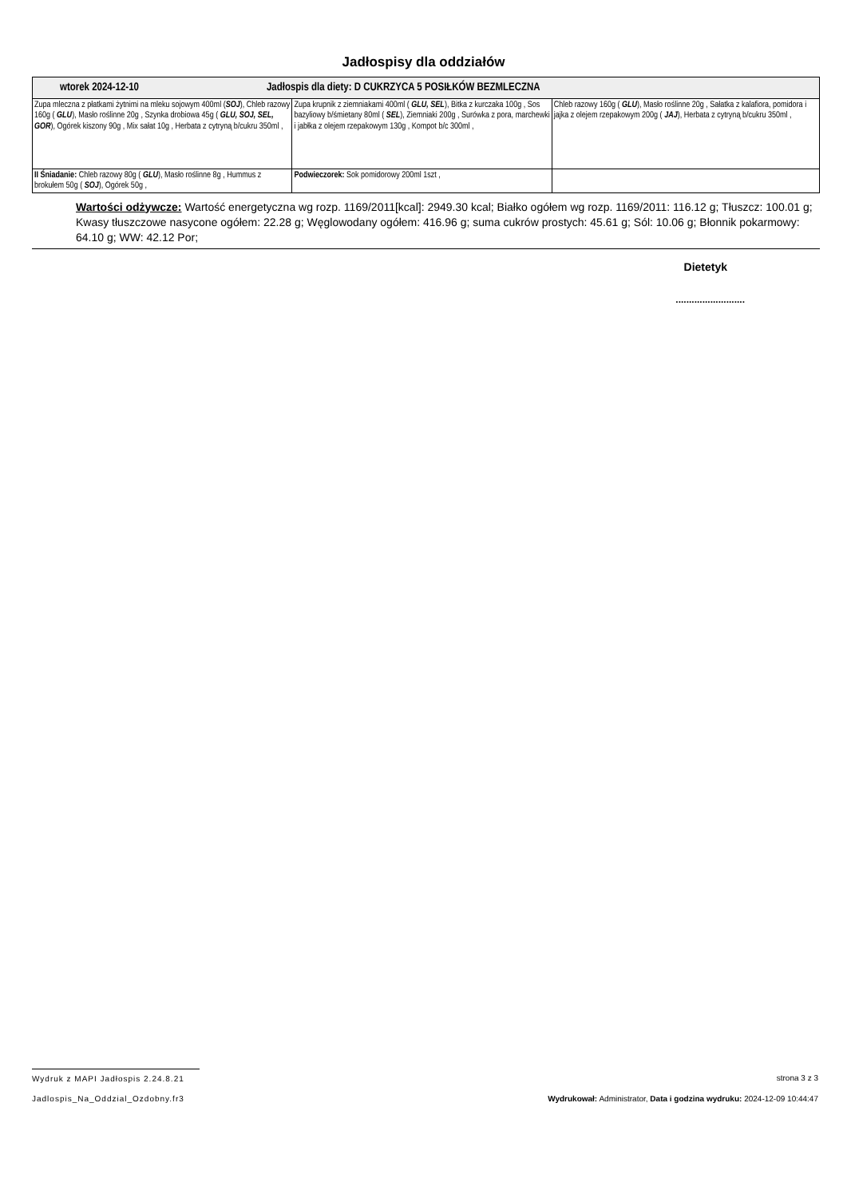Jadłospisy dla oddziałów
| wtorek 2024-12-10 Jadłospis dla diety: D CUKRZYCA 5 POSIŁKÓW BEZMLECZNA | | |
| Zupa mleczna z płatkami żytnimi na mleku sojowym 400ml ( SOJ ), Chleb razowy 160g ( GLU ), Masło roślinne 20g , Szynka drobiowa 45g ( GLU, SOJ, SEL, GOR ), Ogórek kiszony 90g , Mix sałat 10g , Herbata z cytryną b/cukru 350ml , | Zupa krupnik z ziemniakami 400ml ( GLU, SEL ), Bitka z kurczaka 100g , Sos bazyliowy b/śmietany 80ml ( SEL ), Ziemniaki 200g , Surówka z pora, marchewki i jabłka z olejem rzepakowym 130g , Kompot b/c 300ml , | Chleb razowy 160g ( GLU ), Masło roślinne 20g , Sałatka z kalafiora, pomidora i jajka z olejem rzepakowym 200g ( JAJ ), Herbata z cytryną b/cukru 350ml , |
| II Śniadanie: Chleb razowy 80g ( GLU ), Masło roślinne 8g , Hummus z brokułem 50g ( SOJ ), Ogórek 50g , | Podwieczorek: Sok pomidorowy 200ml 1szt , | |
Wartości odżywcze: Wartość energetyczna wg rozp. 1169/2011[kcal]: 2949.30 kcal; Białko ogółem wg rozp. 1169/2011: 116.12 g; Tłuszcz: 100.01 g; Kwasy tłuszczowe nasycone ogółem: 22.28 g; Węglowodany ogółem: 416.96 g; suma cukrów prostych: 45.61 g; Sól: 10.06 g; Błonnik pokarmowy: 64.10 g; WW: 42.12 Por;
Dietetyk
..........................
Wydruk z MAPI Jadłospis 2.24.8.21
strona 3 z 3
Jadlospis_Na_Oddzial_Ozdobny.fr3
Wydrukował: Administrator, Data i godzina wydruku: 2024-12-09 10:44:47